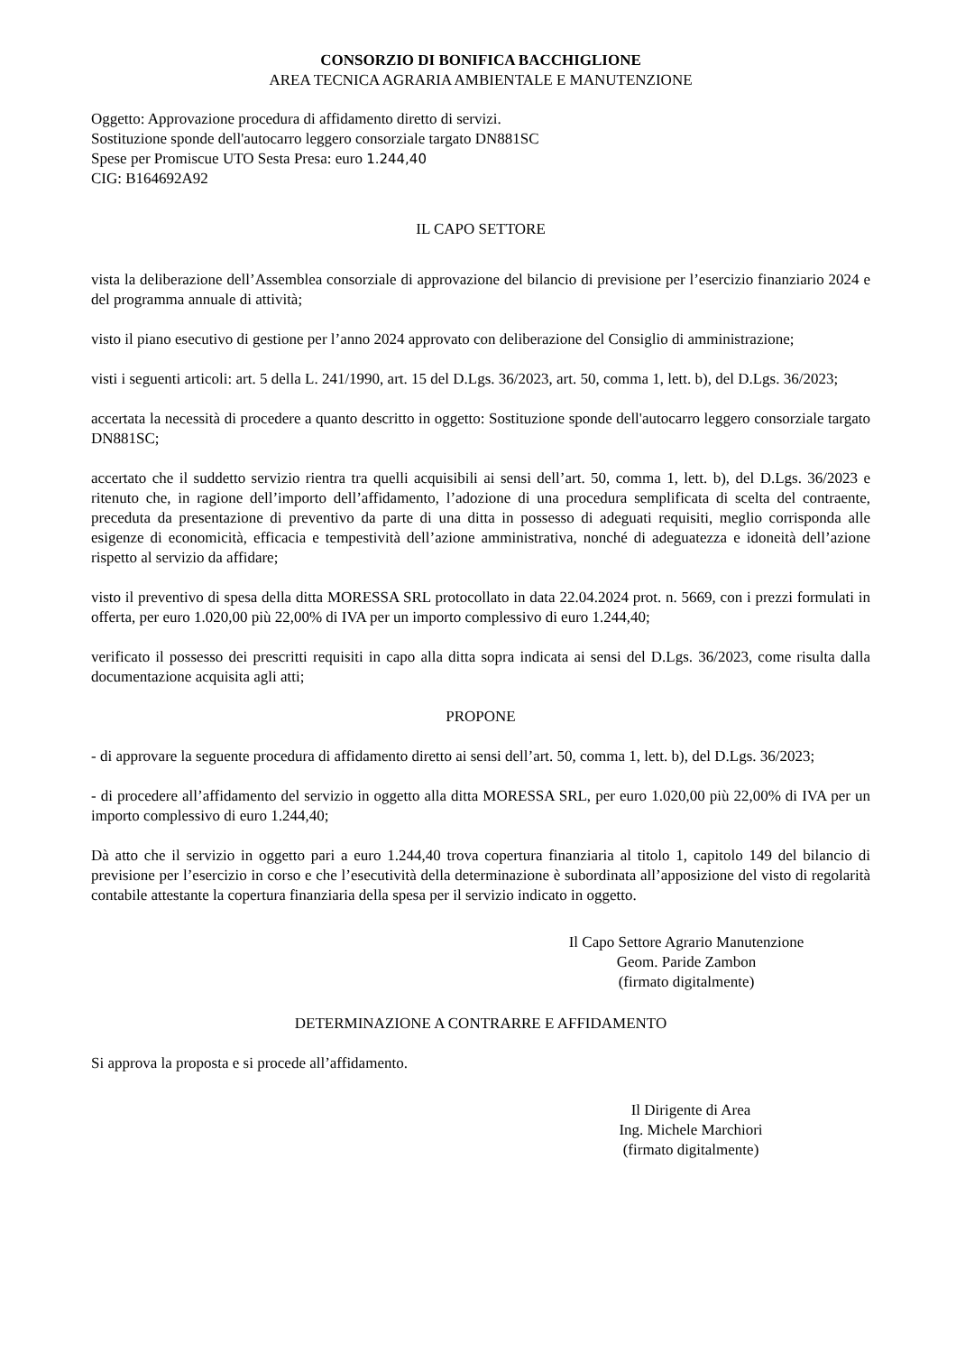CONSORZIO DI BONIFICA BACCHIGLIONE
AREA TECNICA AGRARIA AMBIENTALE E MANUTENZIONE
Oggetto: Approvazione procedura di affidamento diretto di servizi.
Sostituzione sponde dell'autocarro leggero consorziale targato DN881SC
Spese per Promiscue UTO Sesta Presa: euro 1.244,40
CIG: B164692A92
IL CAPO SETTORE
vista la deliberazione dell’Assemblea consorziale di approvazione del bilancio di previsione per l’esercizio finanziario 2024 e del programma annuale di attività;
visto il piano esecutivo di gestione per l’anno 2024 approvato con deliberazione del Consiglio di amministrazione;
visti i seguenti articoli: art. 5 della L. 241/1990, art. 15 del D.Lgs. 36/2023, art. 50, comma 1, lett. b), del D.Lgs. 36/2023;
accertata la necessità di procedere a quanto descritto in oggetto: Sostituzione sponde dell'autocarro leggero consorziale targato DN881SC;
accertato che il suddetto servizio rientra tra quelli acquisibili ai sensi dell’art. 50, comma 1, lett. b), del D.Lgs. 36/2023 e ritenuto che, in ragione dell’importo dell’affidamento, l’adozione di una procedura semplificata di scelta del contraente, preceduta da presentazione di preventivo da parte di una ditta in possesso di adeguati requisiti, meglio corrisponda alle esigenze di economicità, efficacia e tempestività dell’azione amministrativa, nonché di adeguatezza e idoneità dell’azione rispetto al servizio da affidare;
visto il preventivo di spesa della ditta MORESSA SRL protocollato in data 22.04.2024 prot. n. 5669, con i prezzi formulati in offerta, per euro 1.020,00 più 22,00% di IVA per un importo complessivo di euro 1.244,40;
verificato il possesso dei prescritti requisiti in capo alla ditta sopra indicata ai sensi del D.Lgs. 36/2023, come risulta dalla documentazione acquisita agli atti;
PROPONE
- di approvare la seguente procedura di affidamento diretto ai sensi dell’art. 50, comma 1, lett. b), del D.Lgs. 36/2023;
- di procedere all’affidamento del servizio in oggetto alla ditta MORESSA SRL, per euro 1.020,00 più 22,00% di IVA per un importo complessivo di euro 1.244,40;
Dà atto che il servizio in oggetto pari a euro 1.244,40 trova copertura finanziaria al titolo 1, capitolo 149 del bilancio di previsione per l’esercizio in corso e che l’esecutività della determinazione è subordinata all’apposizione del visto di regolarità contabile attestante la copertura finanziaria della spesa per il servizio indicato in oggetto.
Il Capo Settore Agrario Manutenzione
Geom. Paride Zambon
(firmato digitalmente)
DETERMINAZIONE A CONTRARRE E AFFIDAMENTO
Si approva la proposta e si procede all’affidamento.
Il Dirigente di Area
Ing. Michele Marchiori
(firmato digitalmente)